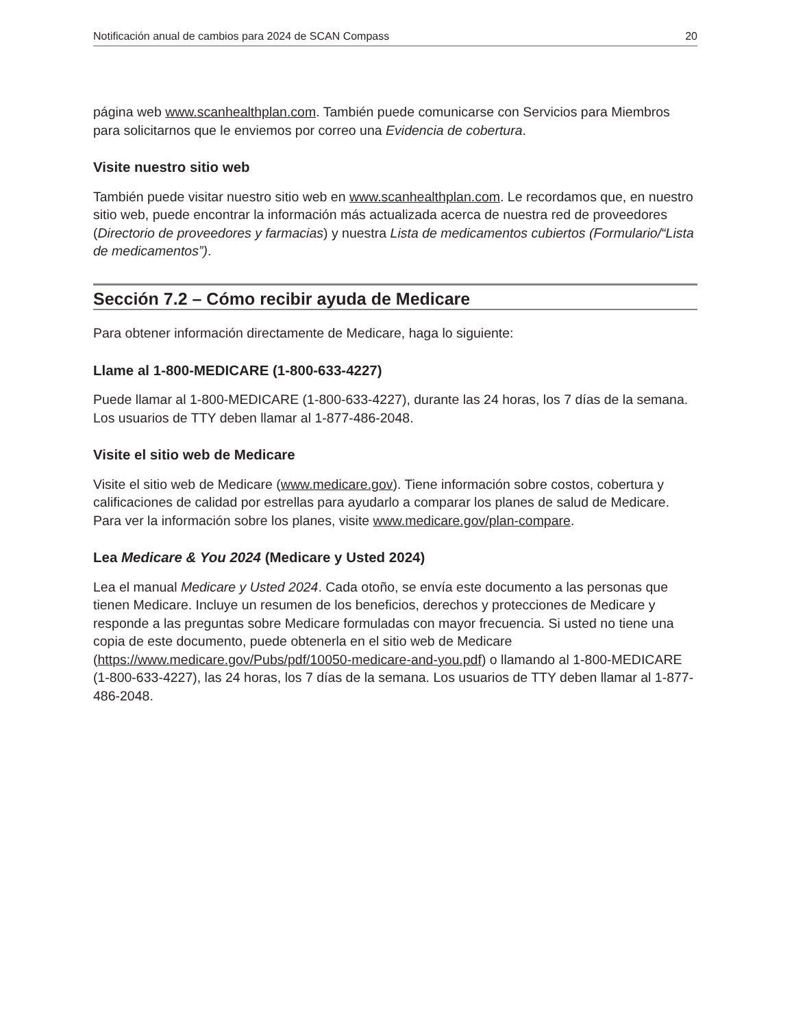Notificación anual de cambios para 2024 de SCAN Compass 20
página web www.scanhealthplan.com. También puede comunicarse con Servicios para Miembros para solicitarnos que le enviemos por correo una Evidencia de cobertura.
Visite nuestro sitio web
También puede visitar nuestro sitio web en www.scanhealthplan.com. Le recordamos que, en nuestro sitio web, puede encontrar la información más actualizada acerca de nuestra red de proveedores (Directorio de proveedores y farmacias) y nuestra Lista de medicamentos cubiertos (Formulario/“Lista de medicamentos”).
Sección 7.2 – Cómo recibir ayuda de Medicare
Para obtener información directamente de Medicare, haga lo siguiente:
Llame al 1-800-MEDICARE (1-800-633-4227)
Puede llamar al 1-800-MEDICARE (1-800-633-4227), durante las 24 horas, los 7 días de la semana. Los usuarios de TTY deben llamar al 1-877-486-2048.
Visite el sitio web de Medicare
Visite el sitio web de Medicare (www.medicare.gov). Tiene información sobre costos, cobertura y calificaciones de calidad por estrellas para ayudarlo a comparar los planes de salud de Medicare. Para ver la información sobre los planes, visite www.medicare.gov/plan-compare.
Lea Medicare & You 2024 (Medicare y Usted 2024)
Lea el manual Medicare y Usted 2024. Cada otoño, se envía este documento a las personas que tienen Medicare. Incluye un resumen de los beneficios, derechos y protecciones de Medicare y responde a las preguntas sobre Medicare formuladas con mayor frecuencia. Si usted no tiene una copia de este documento, puede obtenerla en el sitio web de Medicare (https://www.medicare.gov/Pubs/pdf/10050-medicare-and-you.pdf) o llamando al 1-800-MEDICARE (1-800-633-4227), las 24 horas, los 7 días de la semana. Los usuarios de TTY deben llamar al 1-877-486-2048.